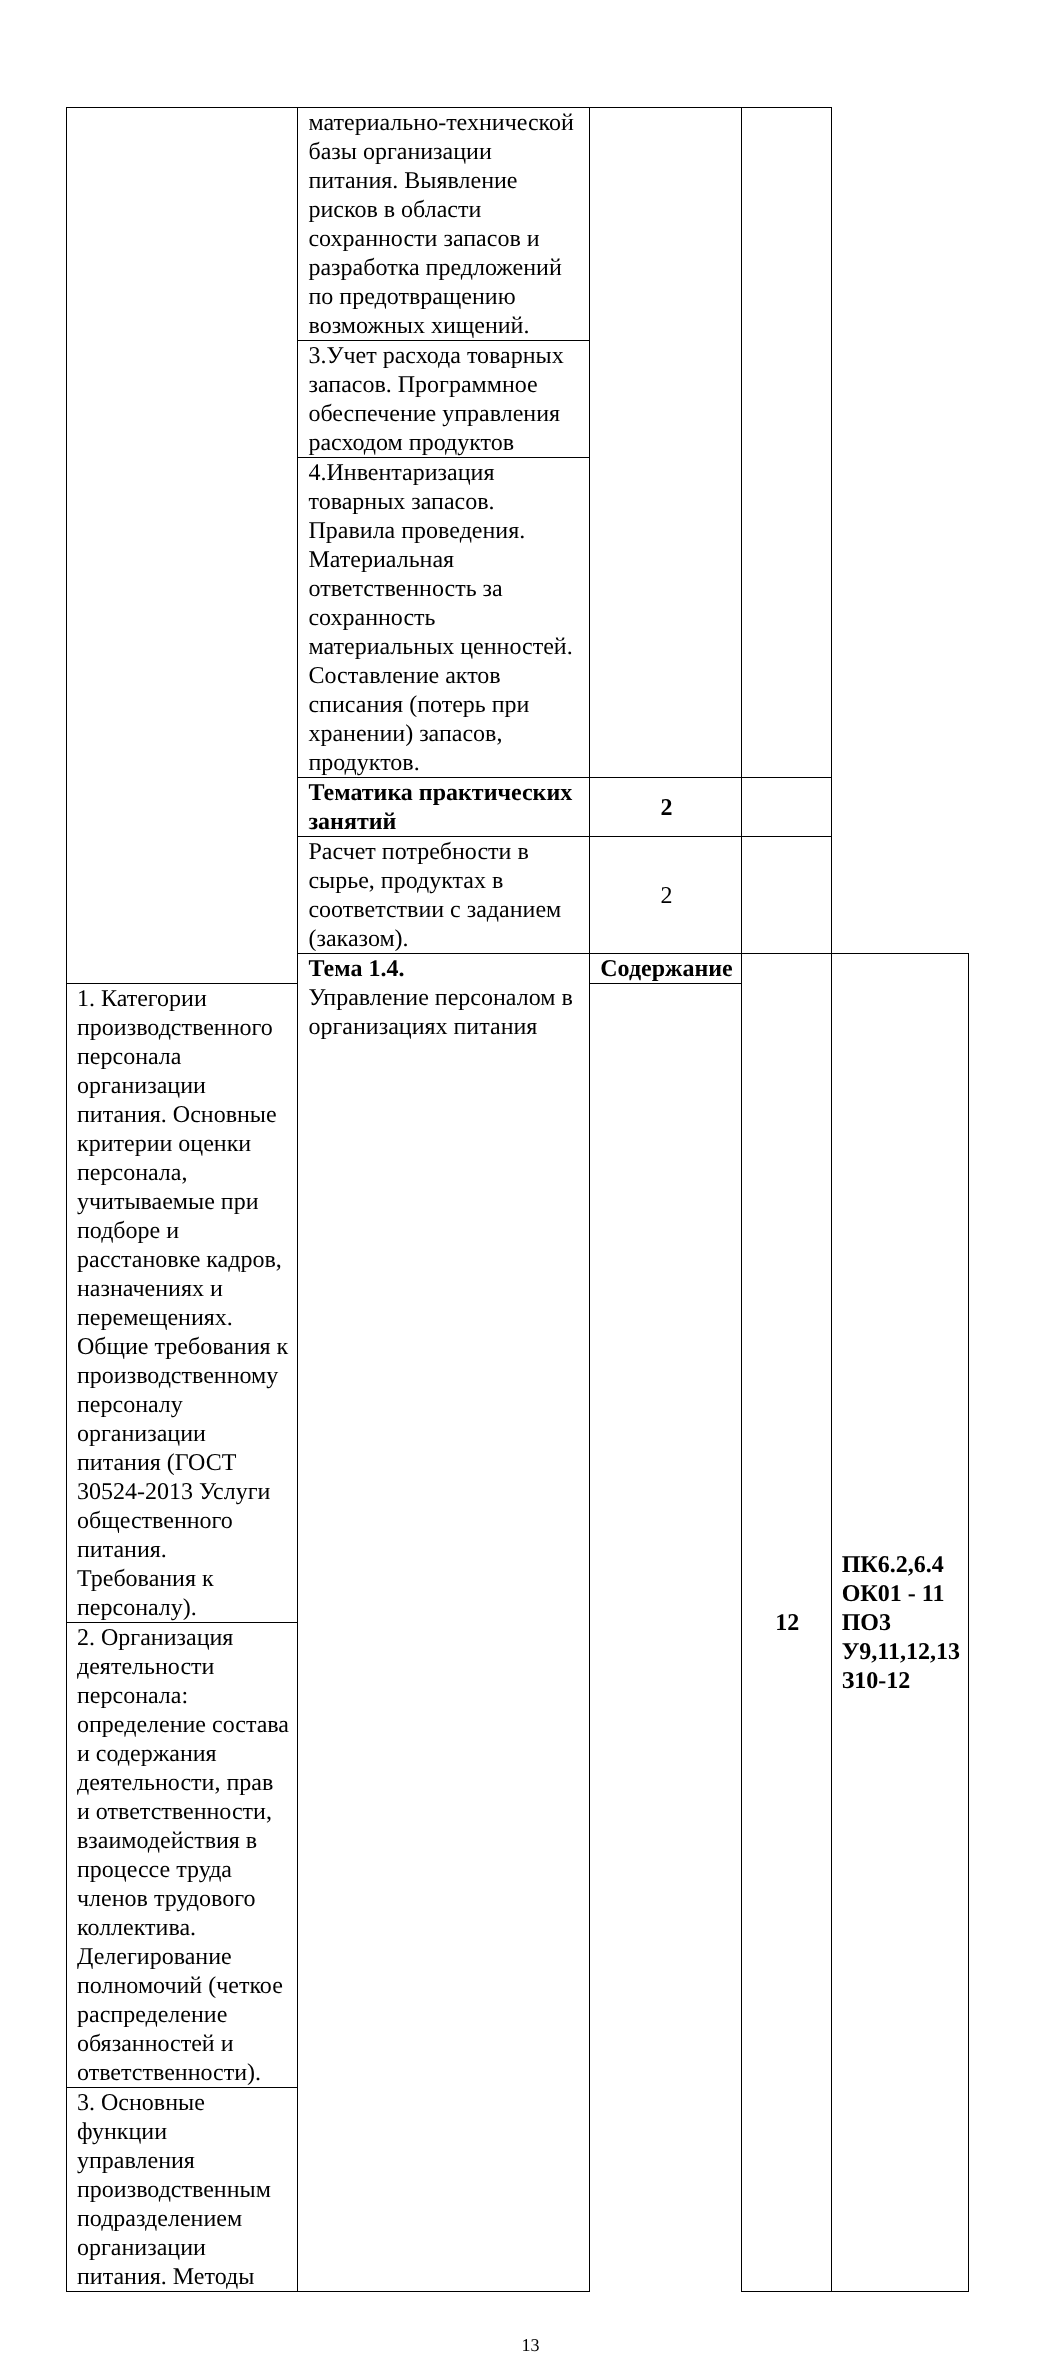| | материально-технической базы организации питания. Выявление рисков в области сохранности запасов и разработка предложений по предотвращению возможных хищений. | | | |
| | 3.Учет расхода товарных запасов. Программное обеспечение управления расходом продуктов | | | |
| | 4.Инвентаризация товарных запасов. Правила проведения. Материальная ответственность за сохранность материальных ценностей. Составление актов списания (потерь при хранении) запасов, продуктов. | | | |
| | Тематика практических занятий | 2 | | |
| | Расчет потребности в сырье, продуктах в соответствии с заданием (заказом). | 2 | | |
| | Тема 1.4. Управление персоналом в организациях питания | Содержание | 12 | ПК6.2,6.4 ОК01 - 11 ПО3 У9,11,12,13 З10-12 |
| 1. Категории производственного персонала организации питания. Основные критерии оценки персонала, учитываемые при подборе и расстановке кадров, назначениях и перемещениях. Общие требования к производственному персоналу организации питания (ГОСТ 30524-2013 Услуги общественного питания. Требования к персоналу). | | | | |
| 2. Организация деятельности персонала: определение состава и содержания деятельности, прав и ответственности, взаимодействия в процессе труда членов трудового коллектива. Делегирование полномочий (четкое распределение обязанностей и ответственности). | | | | |
| 3. Основные функции управления производственным подразделением организации питания. Методы | | | | |
13